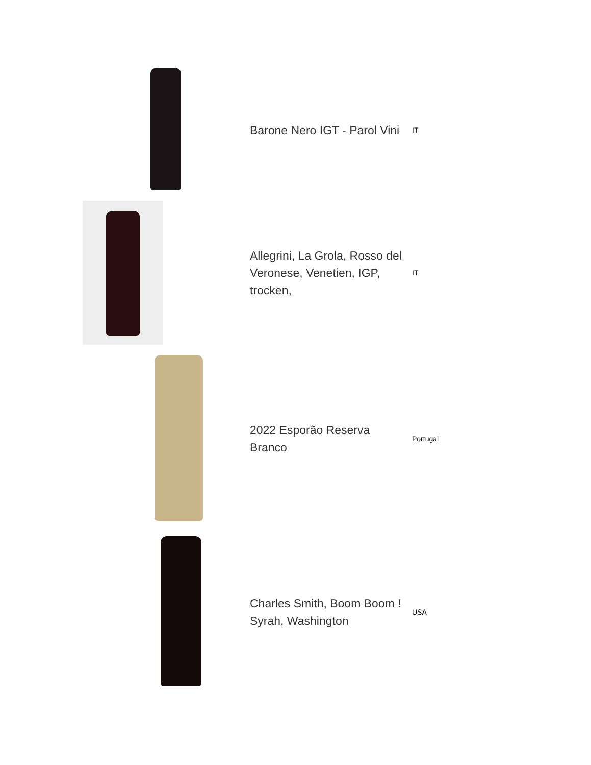| | Barone Nero IGT - Parol Vini | IT |
| | Allegrini, La Grola, Rosso del Veronese, Venetien, IGP, trocken, | IT |
| | 2022 Esporão Reserva Branco | Portugal |
| | Charles Smith, Boom Boom ! Syrah, Washington | USA |